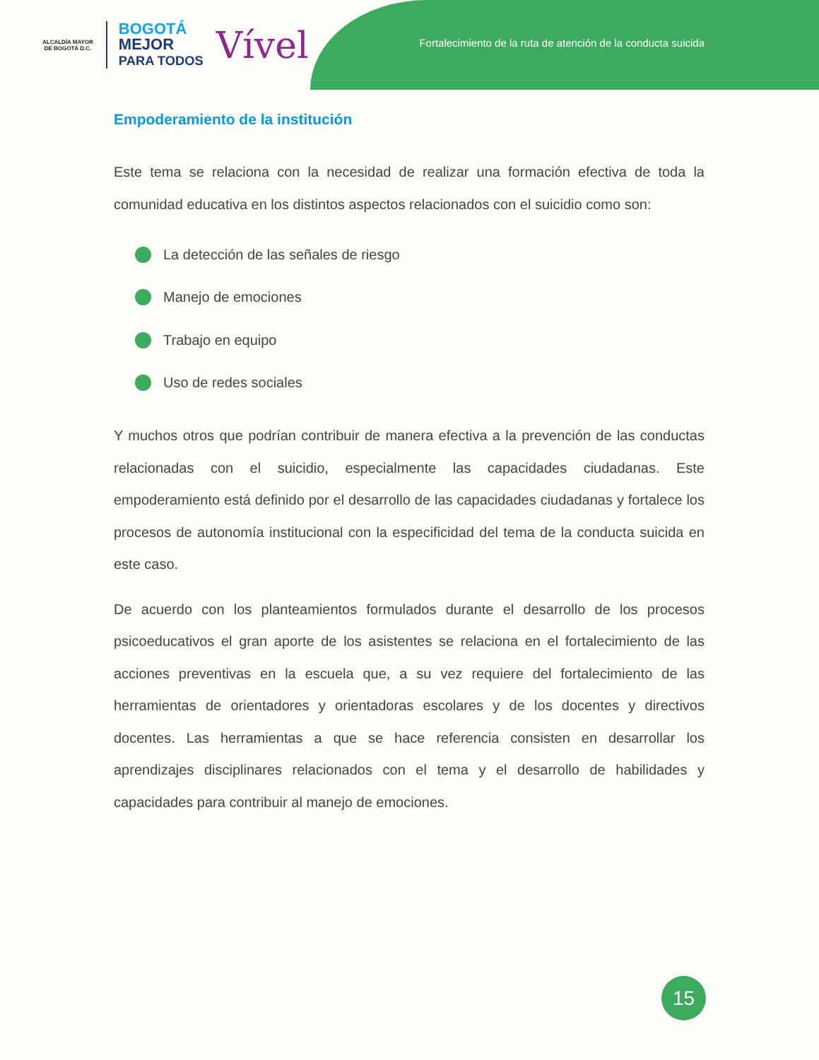ALCALDÍA MAYOR
DE BOGOTÁ D.C.
BOGOTÁ
MEJOR
PARA TODOS
Vível
Fortalecimiento de la ruta de atención de la conducta suicida
Empoderamiento de la institución
Este tema se relaciona con la necesidad de realizar una formación efectiva de toda la comunidad educativa en los distintos aspectos relacionados con el suicidio como son:
La detección de las señales de riesgo
Manejo de emociones
Trabajo en equipo
Uso de redes sociales
Y muchos otros que podrían contribuir de manera efectiva a la prevención de las conductas relacionadas con el suicidio, especialmente las capacidades ciudadanas. Este empoderamiento está definido por el desarrollo de las capacidades ciudadanas y fortalece los procesos de autonomía institucional con la especificidad del tema de la conducta suicida en este caso.
De acuerdo con los planteamientos formulados durante el desarrollo de los procesos psicoeducativos el gran aporte de los asistentes se relaciona en el fortalecimiento de las acciones preventivas en la escuela que, a su vez requiere del fortalecimiento de las herramientas de orientadores y orientadoras escolares y de los docentes y directivos docentes. Las herramientas a que se hace referencia consisten en desarrollar los aprendizajes disciplinares relacionados con el tema y el desarrollo de habilidades y capacidades para contribuir al manejo de emociones.
15